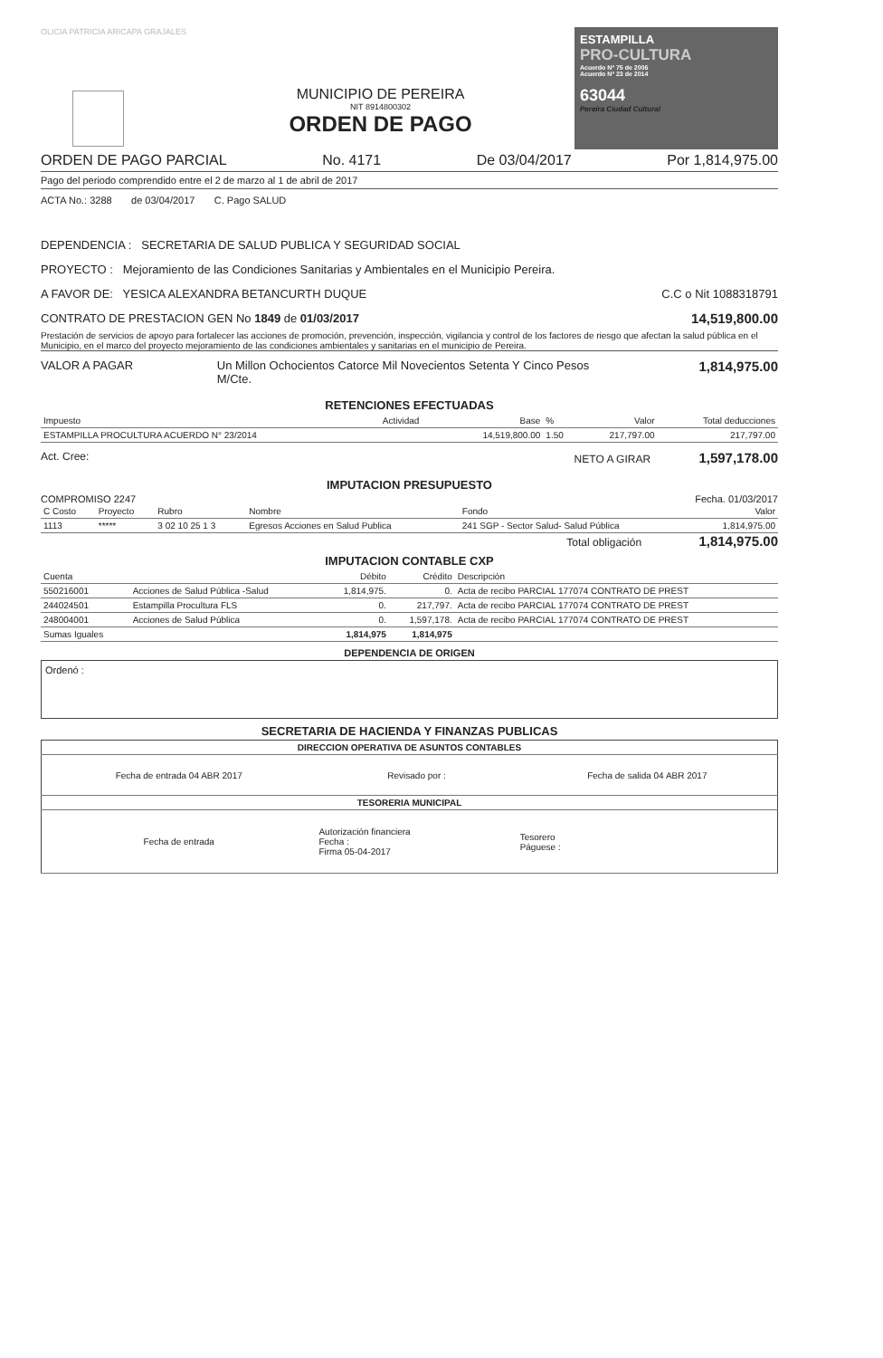OLICIA PATRICIA ARICAPA GRAJALES
MUNICIPIO DE PEREIRA
NIT 8914800302
ORDEN DE PAGO
ESTAMPILLA
PRO-CULTURA
Acuerdo Nº 75 de 2006
Acuerdo Nº 23 de 2014
63044
Pereira Ciudad Cultural
ORDEN DE PAGO PARCIAL No. 4171 De 03/04/2017 Por 1,814,975.00
Pago del periodo comprendido entre el 2 de marzo al 1 de abril de 2017
ACTA No.: 3288 de 03/04/2017 C. Pago SALUD
DEPENDENCIA : SECRETARIA DE SALUD PUBLICA Y SEGURIDAD SOCIAL
PROYECTO : Mejoramiento de las Condiciones Sanitarias y Ambientales en el Municipio Pereira.
A FAVOR DE: YESICA ALEXANDRA BETANCURTH DUQUE C.C o Nit 1088318791
CONTRATO DE PRESTACION GEN No 1849 de 01/03/2017 14,519,800.00
Prestación de servicios de apoyo para fortalecer las acciones de promoción, prevención, inspección, vigilancia y control de los factores de riesgo que afectan la salud pública en el Municipio, en el marco del proyecto mejoramiento de las condiciones ambientales y sanitarias en el municipio de Pereira.
VALOR A PAGAR Un Millon Ochocientos Catorce Mil Novecientos Setenta Y Cinco Pesos M/Cte. 1,814,975.00
RETENCIONES EFECTUADAS
| Impuesto | Actividad | Base | % | Valor | Total deducciones |
| --- | --- | --- | --- | --- | --- |
| ESTAMPILLA PROCULTURA ACUERDO N° 23/2014 | | 14,519,800.00 | 1.50 | 217,797.00 | 217,797.00 |
Act. Cree: NETO A GIRAR 1,597,178.00
IMPUTACION PRESUPUESTO
COMPROMISO 2247 Fecha. 01/03/2017
| C Costo | Proyecto | Rubro | Nombre | Fondo | Valor |
| --- | --- | --- | --- | --- | --- |
| 1113 | ***** | 3 02 10 25 1 3 | Egresos Acciones en Salud Publica | 241 SGP - Sector Salud- Salud Pública | 1,814,975.00 |
Total obligación 1,814,975.00
IMPUTACION CONTABLE CXP
| Cuenta | | Débito | Crédito | Descripción |
| --- | --- | --- | --- | --- |
| 550216001 | Acciones de Salud Pública -Salud | 1,814,975. | 0. | Acta de recibo PARCIAL 177074 CONTRATO DE PREST |
| 244024501 | Estampilla Procultura FLS | 0. | 217,797. | Acta de recibo PARCIAL 177074 CONTRATO DE PREST |
| 248004001 | Acciones de Salud Pública | 0. | 1,597,178. | Acta de recibo PARCIAL 177074 CONTRATO DE PREST |
| Sumas Iguales | | 1,814,975 | 1,814,975 | |
DEPENDENCIA DE ORIGEN
Ordenó :
SECRETARIA DE HACIENDA Y FINANZAS PUBLICAS
| DIRECCION OPERATIVA DE ASUNTOS CONTABLES | | |
| --- | --- | --- |
| Fecha de entrada 04 ABR 2017 | Revisado por : | Fecha de salida 04 ABR 2017 |
| TESORERIA MUNICIPAL | | |
| Fecha de entrada | Autorización financiera Fecha : Firma 05-04-2017 | Tesorero Páguese : |